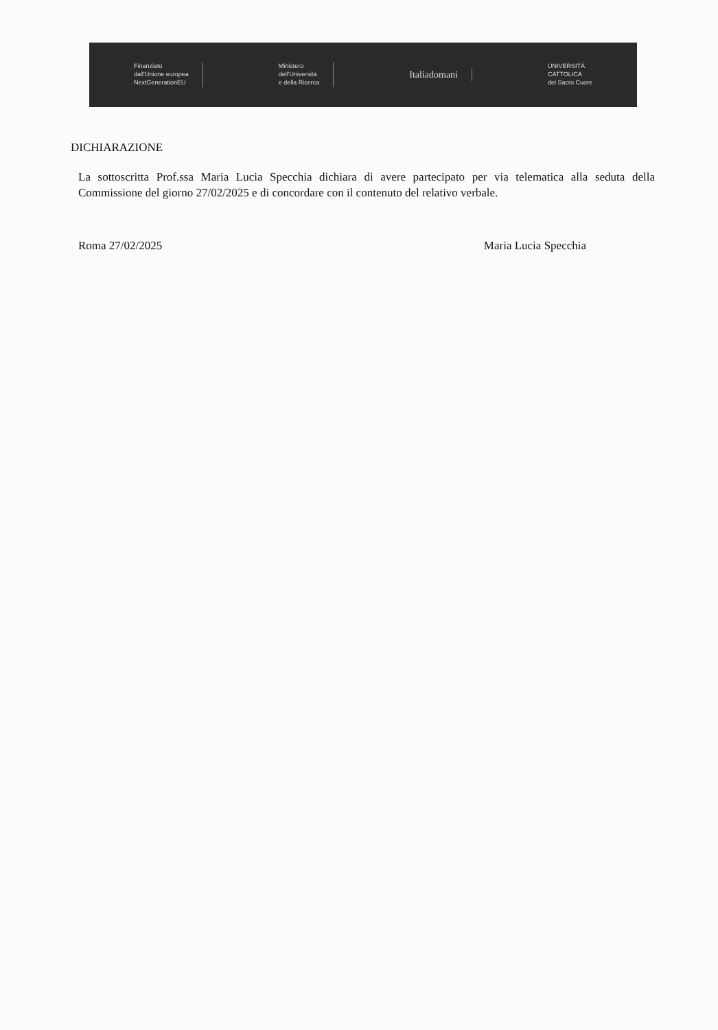Finanziato
dall'Unione europea
NextGenerationEU
Ministero
dell'Università
e della Ricerca
Italiadomani
UNIVERSITÀ
CATTOLICA
del Sacro Cuore
DICHIARAZIONE
La sottoscritta Prof.ssa Maria Lucia Specchia dichiara di avere partecipato per via telematica alla seduta della Commissione del giorno 27/02/2025 e di concordare con il contenuto del relativo verbale.
Roma 27/02/2025 Maria Lucia Specchia